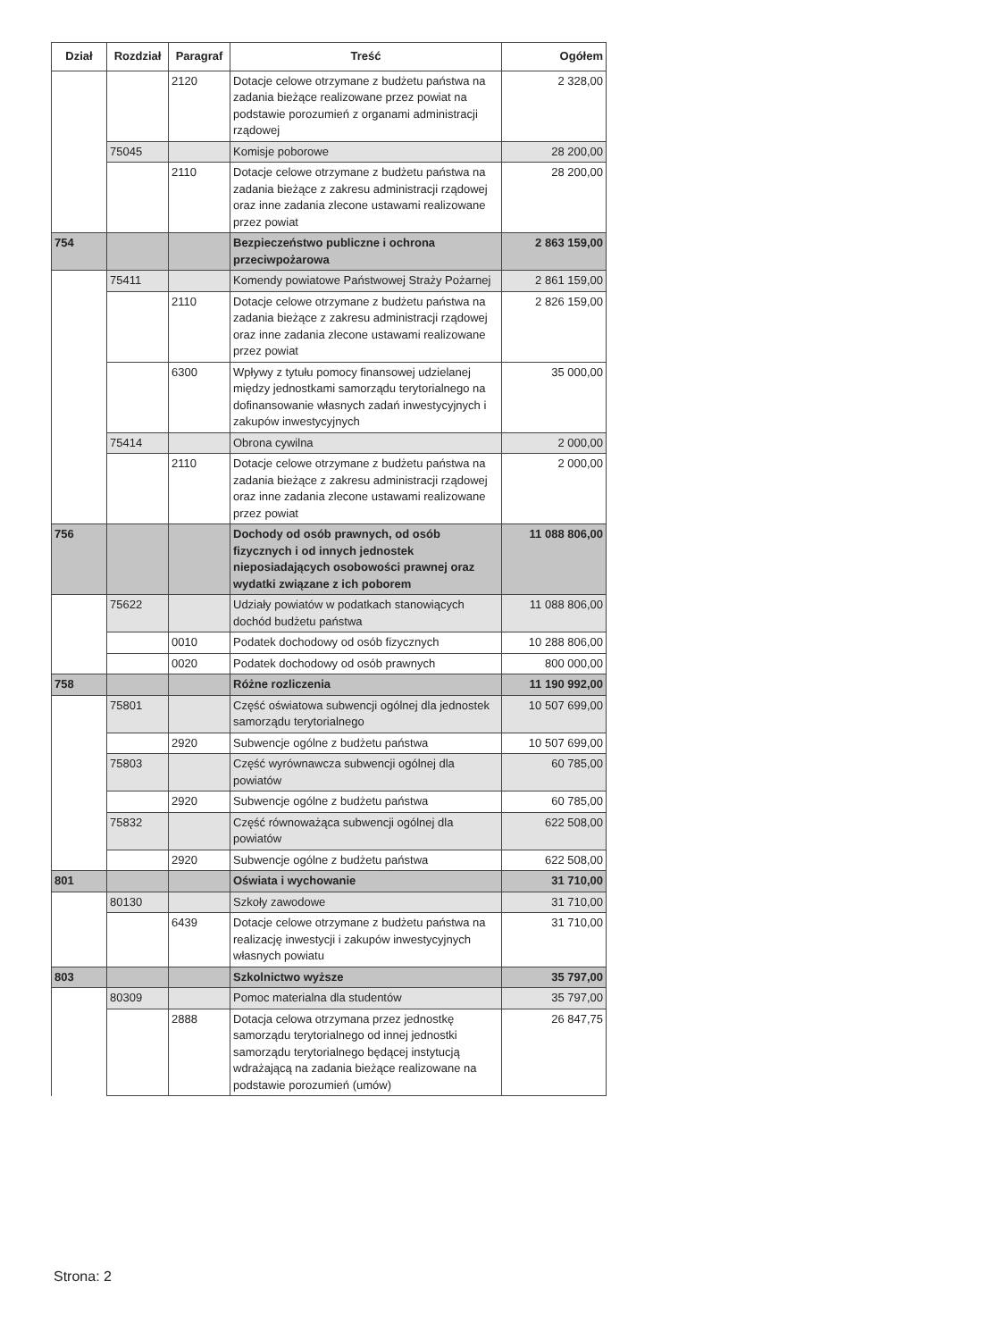| Dział | Rozdział | Paragraf | Treść | Ogółem |
| --- | --- | --- | --- | --- |
| | | 2120 | Dotacje celowe otrzymane z budżetu państwa na zadania bieżące realizowane przez powiat na podstawie porozumień z organami administracji rządowej | 2 328,00 |
| | 75045 | | Komisje poborowe | 28 200,00 |
| | | 2110 | Dotacje celowe otrzymane z budżetu państwa na zadania bieżące z zakresu administracji rządowej oraz inne zadania zlecone ustawami realizowane przez powiat | 28 200,00 |
| 754 | | | Bezpieczeństwo publiczne i ochrona przeciwpożarowa | 2 863 159,00 |
| | 75411 | | Komendy powiatowe Państwowej Straży Pożarnej | 2 861 159,00 |
| | | 2110 | Dotacje celowe otrzymane z budżetu państwa na zadania bieżące z zakresu administracji rządowej oraz inne zadania zlecone ustawami realizowane przez powiat | 2 826 159,00 |
| | | 6300 | Wpływy z tytułu pomocy finansowej udzielanej między jednostkami samorządu terytorialnego na dofinansowanie własnych zadań inwestycyjnych i zakupów inwestycyjnych | 35 000,00 |
| | 75414 | | Obrona cywilna | 2 000,00 |
| | | 2110 | Dotacje celowe otrzymane z budżetu państwa na zadania bieżące z zakresu administracji rządowej oraz inne zadania zlecone ustawami realizowane przez powiat | 2 000,00 |
| 756 | | | Dochody od osób prawnych, od osób fizycznych i od innych jednostek nieposiadających osobowości prawnej oraz wydatki związane z ich poborem | 11 088 806,00 |
| | 75622 | | Udziały powiatów w podatkach stanowiących dochód budżetu państwa | 11 088 806,00 |
| | | 0010 | Podatek dochodowy od osób fizycznych | 10 288 806,00 |
| | | 0020 | Podatek dochodowy od osób prawnych | 800 000,00 |
| 758 | | | Różne rozliczenia | 11 190 992,00 |
| | 75801 | | Część oświatowa subwencji ogólnej dla jednostek samorządu terytorialnego | 10 507 699,00 |
| | | 2920 | Subwencje ogólne z budżetu państwa | 10 507 699,00 |
| | 75803 | | Część wyrównawcza subwencji ogólnej dla powiatów | 60 785,00 |
| | | 2920 | Subwencje ogólne z budżetu państwa | 60 785,00 |
| | 75832 | | Część równoważąca subwencji ogólnej dla powiatów | 622 508,00 |
| | | 2920 | Subwencje ogólne z budżetu państwa | 622 508,00 |
| 801 | | | Oświata i wychowanie | 31 710,00 |
| | 80130 | | Szkoły zawodowe | 31 710,00 |
| | | 6439 | Dotacje celowe otrzymane z budżetu państwa na realizację inwestycji i zakupów inwestycyjnych własnych powiatu | 31 710,00 |
| 803 | | | Szkolnictwo wyższe | 35 797,00 |
| | 80309 | | Pomoc materialna dla studentów | 35 797,00 |
| | | 2888 | Dotacja celowa otrzymana przez jednostkę samorządu terytorialnego od innej jednostki samorządu terytorialnego będącej instytucją wdrażającą na zadania bieżące realizowane na podstawie porozumień (umów) | 26 847,75 |
Strona: 2